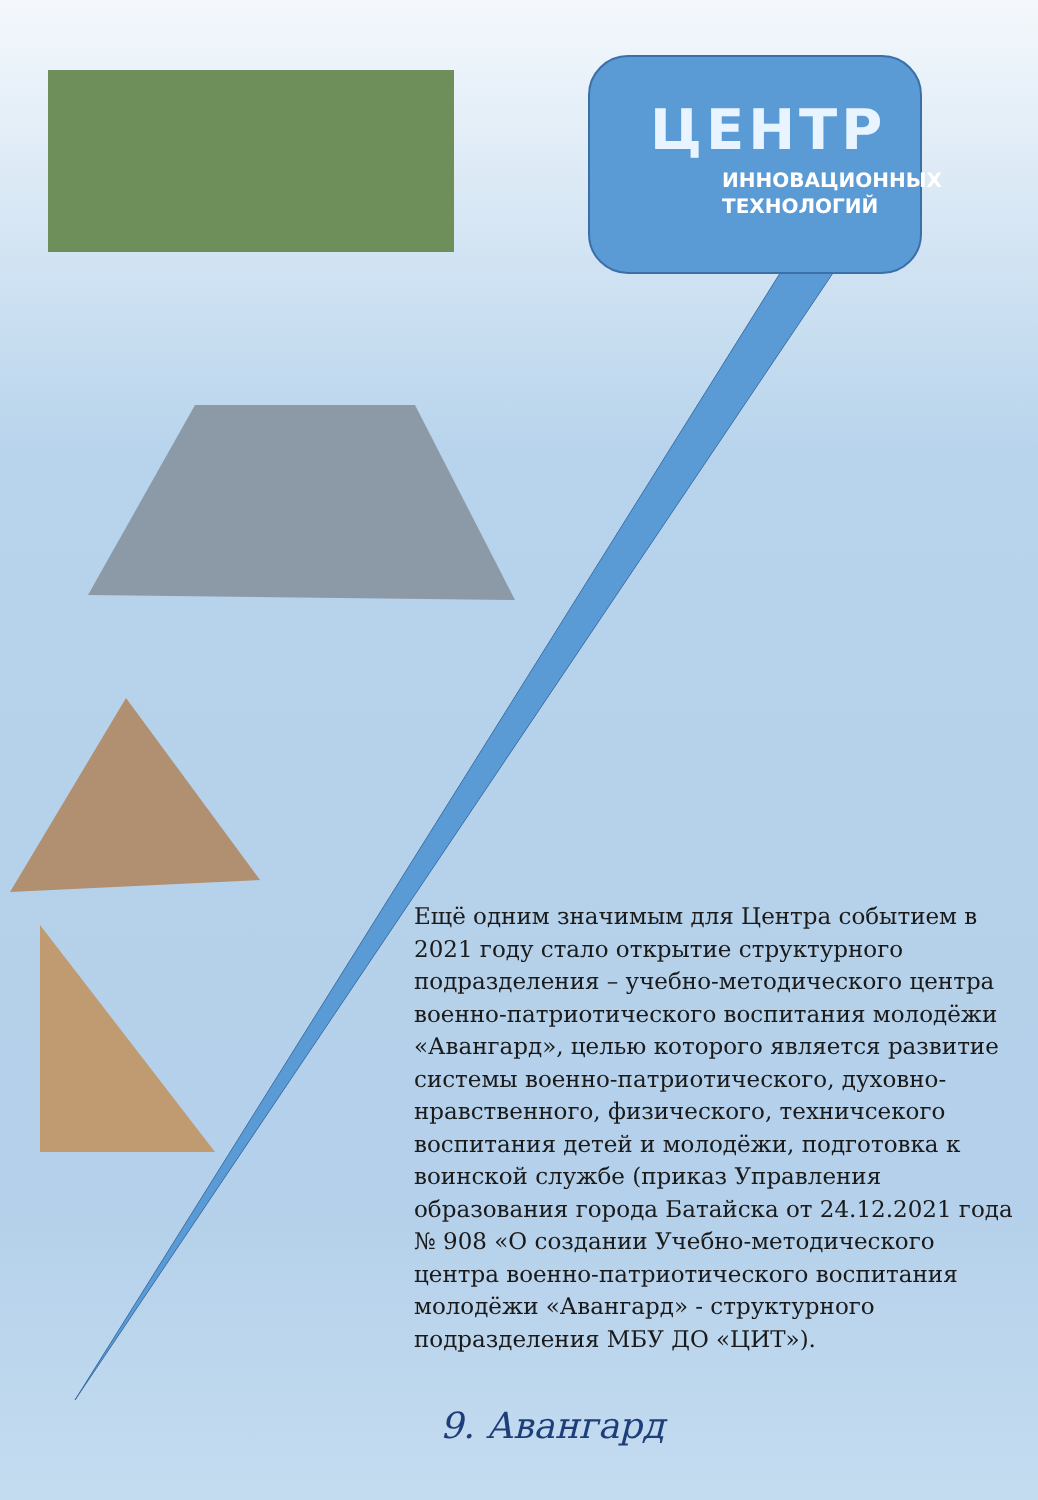ЦЕНТР
ИННОВАЦИОННЫХ
ТЕХНОЛОГИЙ
Ещё одним значимым для Центра событием в 2021 году стало открытие структурного подразделения – учебно-методического центра военно-патриотического воспитания молодёжи «Авангард», целью которого является развитие системы военно-патриотического, духовно-нравственного, физического, техничсекого воспитания детей и молодёжи, подготовка к воинской службе (приказ Управления образования города Батайска от 24.12.2021 года № 908 «О создании Учебно-методического центра военно-патриотического воспитания молодёжи «Авангард» - структурного подразделения МБУ ДО «ЦИТ»).
9. Авангард